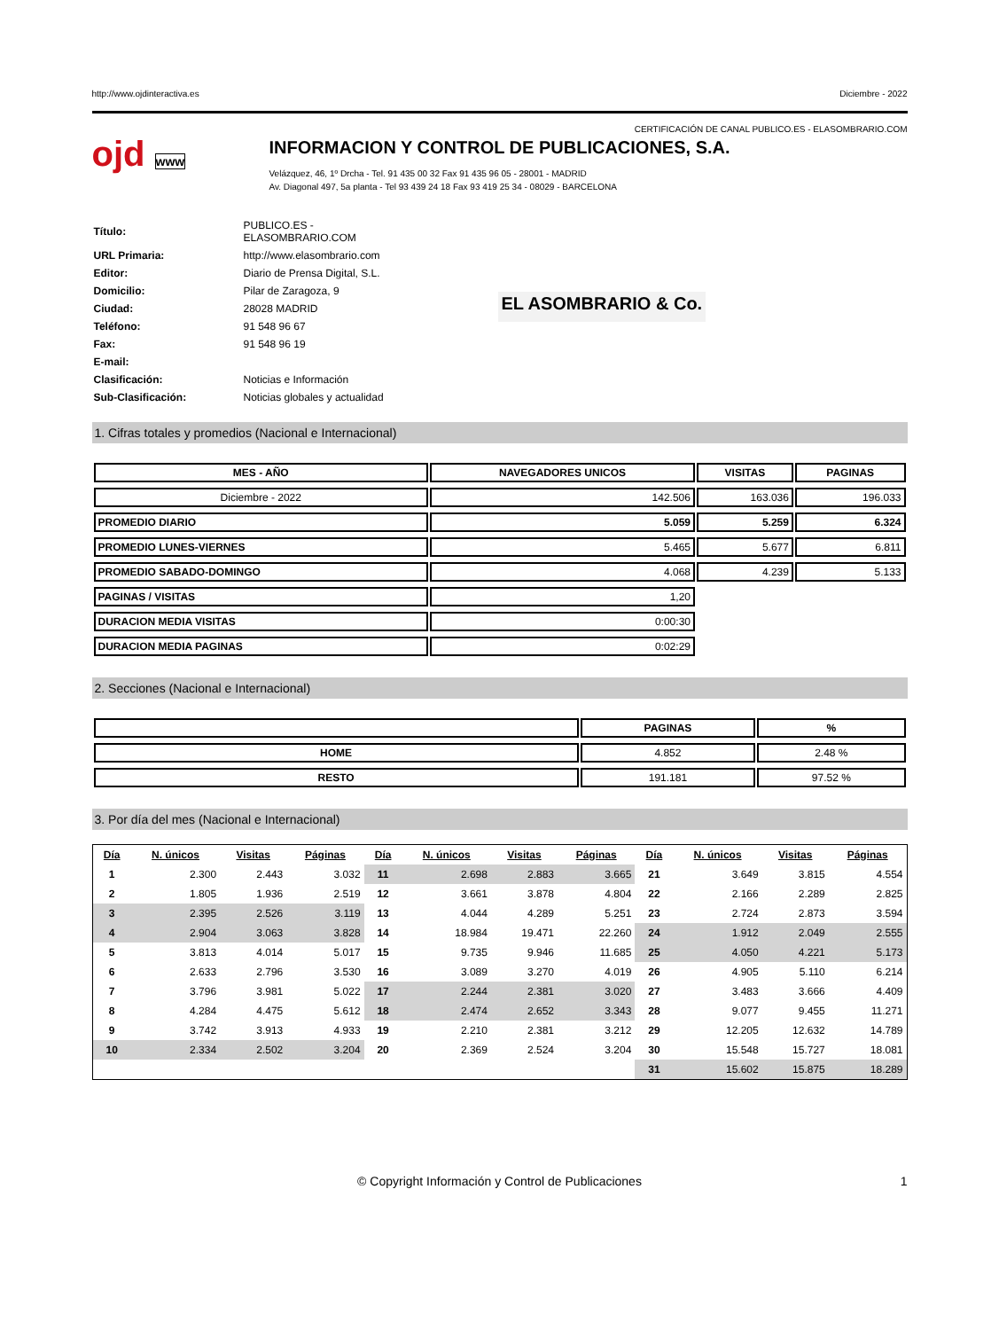http://www.ojdinteractiva.es Diciembre - 2022
CERTIFICACIÓN DE CANAL PUBLICO.ES - ELASOMBRARIO.COM
ojd www
INFORMACION Y CONTROL DE PUBLICACIONES, S.A.
Velázquez, 46, 1º Drcha - Tel. 91 435 00 32 Fax 91 435 96 05 - 28001 - MADRID
Av. Diagonal 497, 5a planta - Tel 93 439 24 18 Fax 93 419 25 34 - 08029 - BARCELONA
| Título: | PUBLICO.ES - ELASOMBRARIO.COM |
| URL Primaria: | http://www.elasombrario.com |
| Editor: | Diario de Prensa Digital, S.L. |
| Domicilio: | Pilar de Zaragoza, 9 |
| Ciudad: | 28028 MADRID |
| Teléfono: | 91 548 96 67 |
| Fax: | 91 548 96 19 |
| E-mail: | |
| Clasificación: | Noticias e Información |
| Sub-Clasificación: | Noticias globales y actualidad |
EL ASOMBRARIO & Co.
1. Cifras totales y promedios (Nacional e Internacional)
| MES - AÑO | NAVEGADORES UNICOS | VISITAS | PAGINAS |
| --- | --- | --- | --- |
| Diciembre - 2022 | 142.506 | 163.036 | 196.033 |
| PROMEDIO DIARIO | 5.059 | 5.259 | 6.324 |
| PROMEDIO LUNES-VIERNES | 5.465 | 5.677 | 6.811 |
| PROMEDIO SABADO-DOMINGO | 4.068 | 4.239 | 5.133 |
| PAGINAS / VISITAS | 1,20 | | |
| DURACION MEDIA VISITAS | 0:00:30 | | |
| DURACION MEDIA PAGINAS | 0:02:29 | | |
2. Secciones (Nacional e Internacional)
| | PAGINAS | % |
| --- | --- | --- |
| HOME | 4.852 | 2.48 % |
| RESTO | 191.181 | 97.52 % |
3. Por día del mes (Nacional e Internacional)
| Día | N. únicos | Visitas | Páginas | Día | N. únicos | Visitas | Páginas | Día | N. únicos | Visitas | Páginas |
| --- | --- | --- | --- | --- | --- | --- | --- | --- | --- | --- | --- |
| 1 | 2.300 | 2.443 | 3.032 | 11 | 2.698 | 2.883 | 3.665 | 21 | 3.649 | 3.815 | 4.554 |
| 2 | 1.805 | 1.936 | 2.519 | 12 | 3.661 | 3.878 | 4.804 | 22 | 2.166 | 2.289 | 2.825 |
| 3 | 2.395 | 2.526 | 3.119 | 13 | 4.044 | 4.289 | 5.251 | 23 | 2.724 | 2.873 | 3.594 |
| 4 | 2.904 | 3.063 | 3.828 | 14 | 18.984 | 19.471 | 22.260 | 24 | 1.912 | 2.049 | 2.555 |
| 5 | 3.813 | 4.014 | 5.017 | 15 | 9.735 | 9.946 | 11.685 | 25 | 4.050 | 4.221 | 5.173 |
| 6 | 2.633 | 2.796 | 3.530 | 16 | 3.089 | 3.270 | 4.019 | 26 | 4.905 | 5.110 | 6.214 |
| 7 | 3.796 | 3.981 | 5.022 | 17 | 2.244 | 2.381 | 3.020 | 27 | 3.483 | 3.666 | 4.409 |
| 8 | 4.284 | 4.475 | 5.612 | 18 | 2.474 | 2.652 | 3.343 | 28 | 9.077 | 9.455 | 11.271 |
| 9 | 3.742 | 3.913 | 4.933 | 19 | 2.210 | 2.381 | 3.212 | 29 | 12.205 | 12.632 | 14.789 |
| 10 | 2.334 | 2.502 | 3.204 | 20 | 2.369 | 2.524 | 3.204 | 30 | 15.548 | 15.727 | 18.081 |
| | | | | | | | | 31 | 15.602 | 15.875 | 18.289 |
© Copyright Información y Control de Publicaciones 1